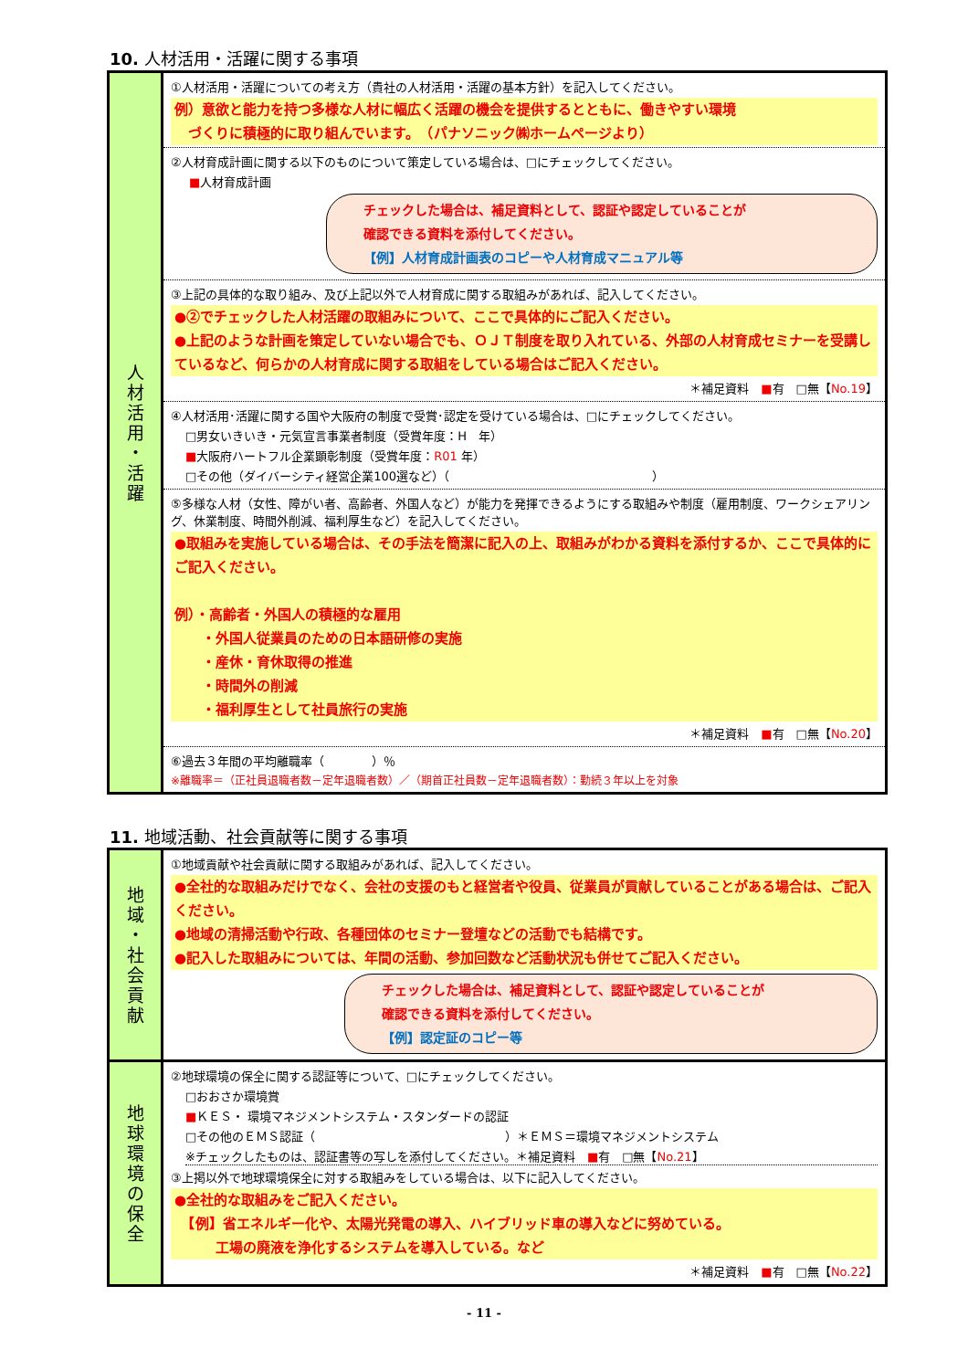10. 人材活用・活躍に関する事項
| 人 材 活 用 ・ 活 躍 | ①人材活用・活躍についての考え方（貴社の人材活用・活躍の基本方針）を記入してください。 例）意欲と能力を持つ多様な人材に幅広く活躍の機会を提供するとともに、働きやすい環境 づくりに積極的に取り組んでいます。 （パナソニック㈱ホームページより） |
| | ②人材育成計画に関する以下のものについて策定している場合は、□にチェックしてください。 ■ 人材育成計画 チェックした場合は、補足資料として、認証や認定していることが 確認できる資料を添付してください。 【例】人材育成計画表のコピーや人材育成マニュアル等 |
| | ③上記の具体的な取り組み、及び上記以外で人材育成に関する取組みがあれば、記入してください。 ●②でチェックした人材活躍の取組みについて、ここで具体的にご記入ください。 ●上記のような計画を策定していない場合でも、ＯＪＴ制度を取り入れている、外部の人材育成セミナーを受講しているなど、何らかの人材育成に関する取組をしている場合はご記入ください。 ＊補足資料 ■ 有 □無【 No.19 】 |
| | ④人材活用･活躍に関する国や大阪府の制度で受賞･認定を受けている場合は、□にチェックしてください。 □男女いきいき・元気宣言事業者制度（受賞年度：H 年） ■ 大阪府ハートフル企業顕彰制度（受賞年度： R01 年） □その他（ダイバーシティ経営企業100選など）（ ） |
| | ⑤多様な人材（女性、障がい者、高齢者、外国人など）が能力を発揮できるようにする取組みや制度（雇用制度、ワークシェアリング、休業制度、時間外削減、福利厚生など）を記入してください。 ●取組みを実施している場合は、その手法を簡潔に記入の上、取組みがわかる資料を添付するか、ここで具体的にご記入ください。 例）・高齢者・外国人の積極的な雇用 ・外国人従業員のための日本語研修の実施 ・産休・育休取得の推進 ・時間外の削減 ・福利厚生として社員旅行の実施 ＊補足資料 ■ 有 □無【 No.20 】 |
| | ⑥過去３年間の平均離職率（ ）％ ※離職率＝（正社員退職者数－定年退職者数）／（期首正社員数－定年退職者数）：勤続３年以上を対象 |
11. 地域活動、社会貢献等に関する事項
| 地 域 ・ 社 会 貢 献 | ①地域貢献や社会貢献に関する取組みがあれば、記入してください。 ●全社的な取組みだけでなく、会社の支援のもと経営者や役員、従業員が貢献していることがある場合は、ご記入ください。 ●地域の清掃活動や行政、各種団体のセミナー登壇などの活動でも結構です。 ●記入した取組みについては、年間の活動、参加回数など活動状況も併せてご記入ください。 チェックした場合は、補足資料として、認証や認定していることが 確認できる資料を添付してください。 【例】認定証のコピー等 |
| 地 球 環 境 の 保 全 | ②地球環境の保全に関する認証等について、□にチェックしてください。 □おおさか環境賞 ■ ＫＥＳ・ 環境マネジメントシステム・スタンダードの認証 □その他のＥＭＳ認証（ ）＊ＥＭＳ＝環境マネジメントシステム ※チェックしたものは、認証書等の写しを添付してください。＊補足資料 ■ 有 □無【 No.21 】 ③上掲以外で地球環境保全に対する取組みをしている場合は、以下に記入してください。 ●全社的な取組みをご記入ください。 【例】省エネルギー化や、太陽光発電の導入、ハイブリッド車の導入などに努めている。 工場の廃液を浄化するシステムを導入している。など ＊補足資料 ■ 有 □無【 No.22 】 |
- 11 -